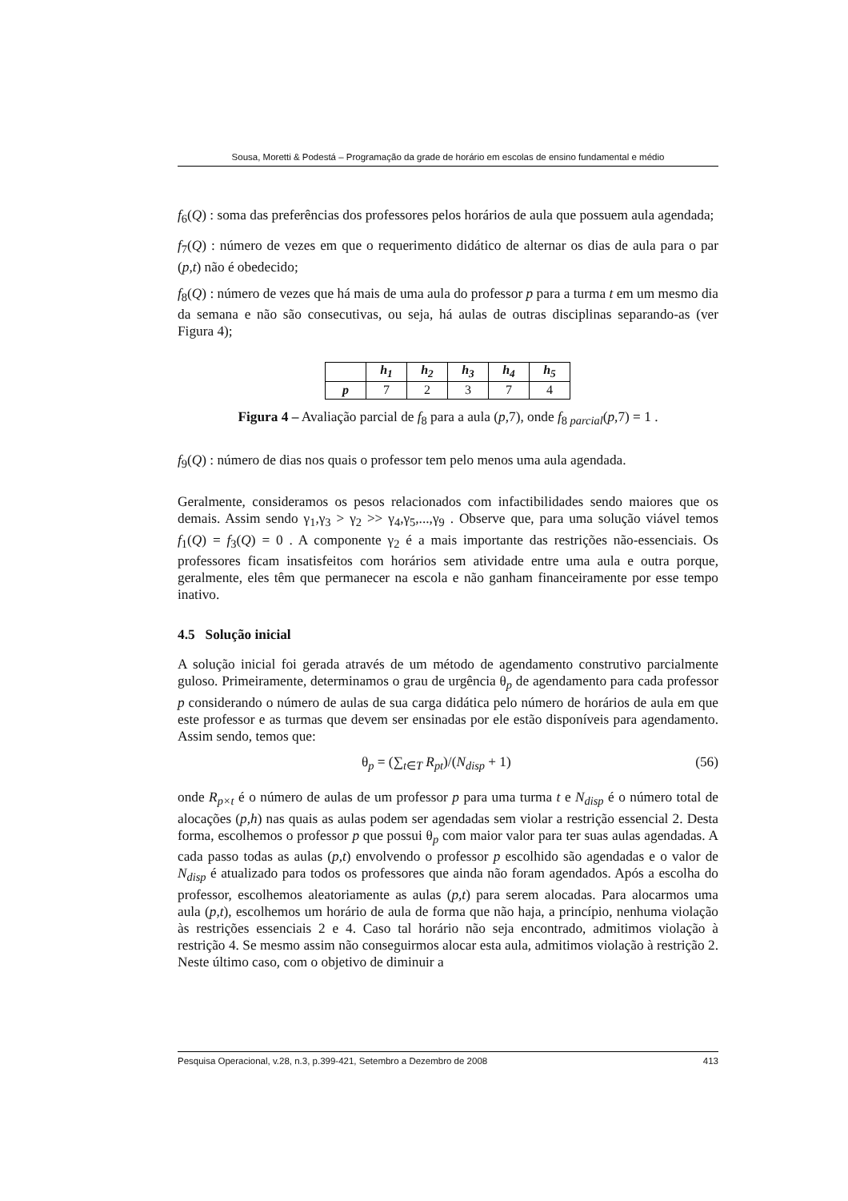Sousa, Moretti & Podestá – Programação da grade de horário em escolas de ensino fundamental e médio
f<sub>6</sub>(Q) : soma das preferências dos professores pelos horários de aula que possuem aula agendada;
f<sub>7</sub>(Q) : número de vezes em que o requerimento didático de alternar os dias de aula para o par (p,t) não é obedecido;
f<sub>8</sub>(Q) : número de vezes que há mais de uma aula do professor p para a turma t em um mesmo dia da semana e não são consecutivas, ou seja, há aulas de outras disciplinas separando-as (ver Figura 4);
| | h<sub>1</sub> | h<sub>2</sub> | h<sub>3</sub> | h<sub>4</sub> | h<sub>5</sub> |
| --- | --- | --- | --- | --- | --- |
| p | 7 | 2 | 3 | 7 | 4 |
Figura 4 – Avaliação parcial de f<sub>8</sub> para a aula (p,7), onde f<sub>8 parcial</sub>(p,7) = 1 .
f<sub>9</sub>(Q) : número de dias nos quais o professor tem pelo menos uma aula agendada.
Geralmente, consideramos os pesos relacionados com infactibilidades sendo maiores que os demais. Assim sendo γ<sub>1</sub>,γ<sub>3</sub> > γ<sub>2</sub> >> γ<sub>4</sub>,γ<sub>5</sub>,...,γ<sub>9</sub> . Observe que, para uma solução viável temos f<sub>1</sub>(Q) = f<sub>3</sub>(Q) = 0 . A componente γ<sub>2</sub> é a mais importante das restrições não-essenciais. Os professores ficam insatisfeitos com horários sem atividade entre uma aula e outra porque, geralmente, eles têm que permanecer na escola e não ganham financeiramente por esse tempo inativo.
4.5 Solução inicial
A solução inicial foi gerada através de um método de agendamento construtivo parcialmente guloso. Primeiramente, determinamos o grau de urgência θ<sub>p</sub> de agendamento para cada professor p considerando o número de aulas de sua carga didática pelo número de horários de aula em que este professor e as turmas que devem ser ensinadas por ele estão disponíveis para agendamento. Assim sendo, temos que:
θ<sub>p</sub> = (∑<sub>t∈T</sub> R<sub>pt</sub>)/(N<sub>disp</sub> + 1) (56)
onde R<sub>p×t</sub> é o número de aulas de um professor p para uma turma t e N<sub>disp</sub> é o número total de alocações (p,h) nas quais as aulas podem ser agendadas sem violar a restrição essencial 2. Desta forma, escolhemos o professor p que possui θ<sub>p</sub> com maior valor para ter suas aulas agendadas. A cada passo todas as aulas (p,t) envolvendo o professor p escolhido são agendadas e o valor de N<sub>disp</sub> é atualizado para todos os professores que ainda não foram agendados. Após a escolha do professor, escolhemos aleatoriamente as aulas (p,t) para serem alocadas. Para alocarmos uma aula (p,t), escolhemos um horário de aula de forma que não haja, a princípio, nenhuma violação às restrições essenciais 2 e 4. Caso tal horário não seja encontrado, admitimos violação à restrição 4. Se mesmo assim não conseguirmos alocar esta aula, admitimos violação à restrição 2. Neste último caso, com o objetivo de diminuir a
Pesquisa Operacional, v.28, n.3, p.399-421, Setembro a Dezembro de 2008 413